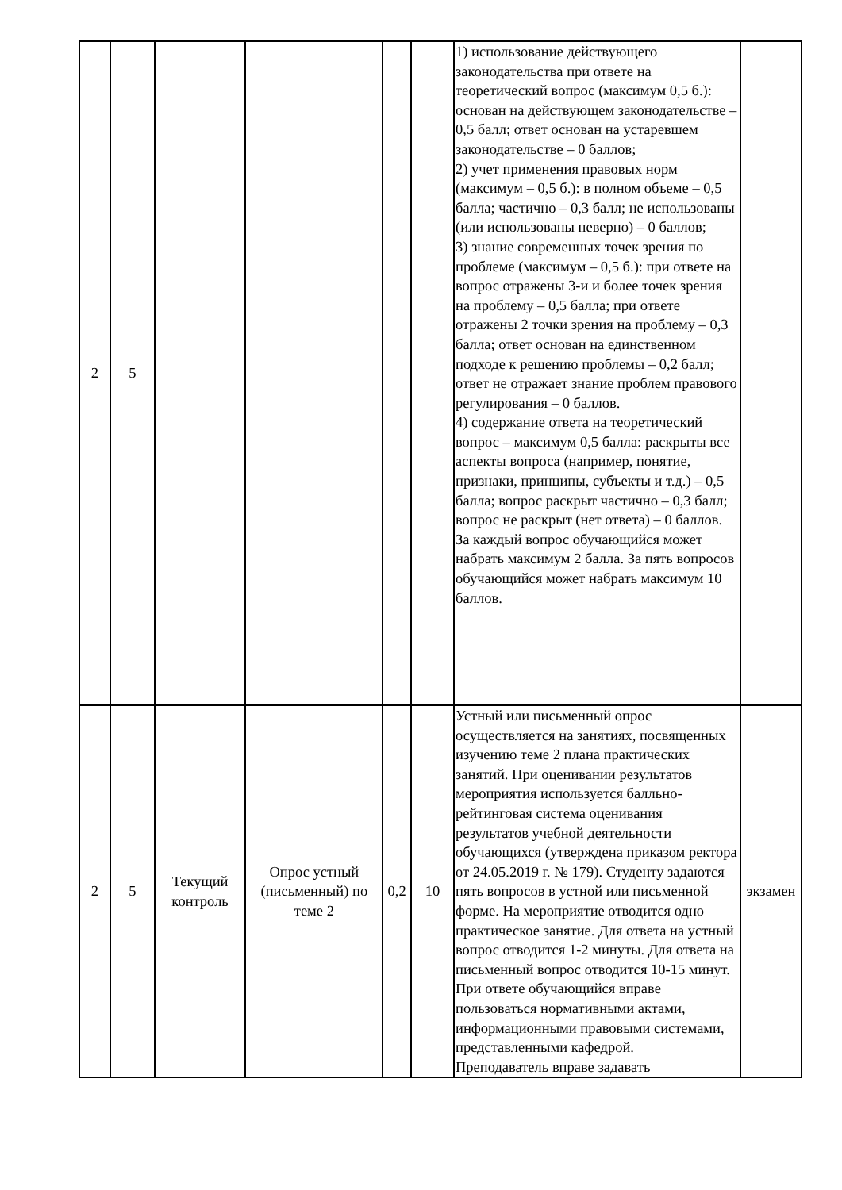| 2 | 5 | | | | | 1) использование действующего законодательства при ответе на теоретический вопрос (максимум 0,5 б.): основан на действующем законодательстве – 0,5 балл; ответ основан на устаревшем законодательстве – 0 баллов; 2) учет применения правовых норм (максимум – 0,5 б.): в полном объеме – 0,5 балла; частично – 0,3 балл; не использованы (или использованы неверно) – 0 баллов; 3) знание современных точек зрения по проблеме (максимум – 0,5 б.): при ответе на вопрос отражены 3-и и более точек зрения на проблему – 0,5 балла; при ответе отражены 2 точки зрения на проблему – 0,3 балла; ответ основан на единственном подходе к решению проблемы – 0,2 балл; ответ не отражает знание проблем правового регулирования – 0 баллов. 4) содержание ответа на теоретический вопрос – максимум 0,5 балла: раскрыты все аспекты вопроса (например, понятие, признаки, принципы, субъекты и т.д.) – 0,5 балла; вопрос раскрыт частично – 0,3 балл; вопрос не раскрыт (нет ответа) – 0 баллов. За каждый вопрос обучающийся может набрать максимум 2 балла. За пять вопросов обучающийся может набрать максимум 10 баллов. | |
| 2 | 5 | Текущий контроль | Опрос устный (письменный) по теме 2 | 0,2 | 10 | Устный или письменный опрос осуществляется на занятиях, посвященных изучению теме 2 плана практических занятий. При оценивании результатов мероприятия используется балльно-рейтинговая система оценивания результатов учебной деятельности обучающихся (утверждена приказом ректора от 24.05.2019 г. № 179). Студенту задаются пять вопросов в устной или письменной форме. На мероприятие отводится одно практическое занятие. Для ответа на устный вопрос отводится 1-2 минуты. Для ответа на письменный вопрос отводится 10-15 минут. При ответе обучающийся вправе пользоваться нормативными актами, информационными правовыми системами, представленными кафедрой. Преподаватель вправе задавать | экзамен |